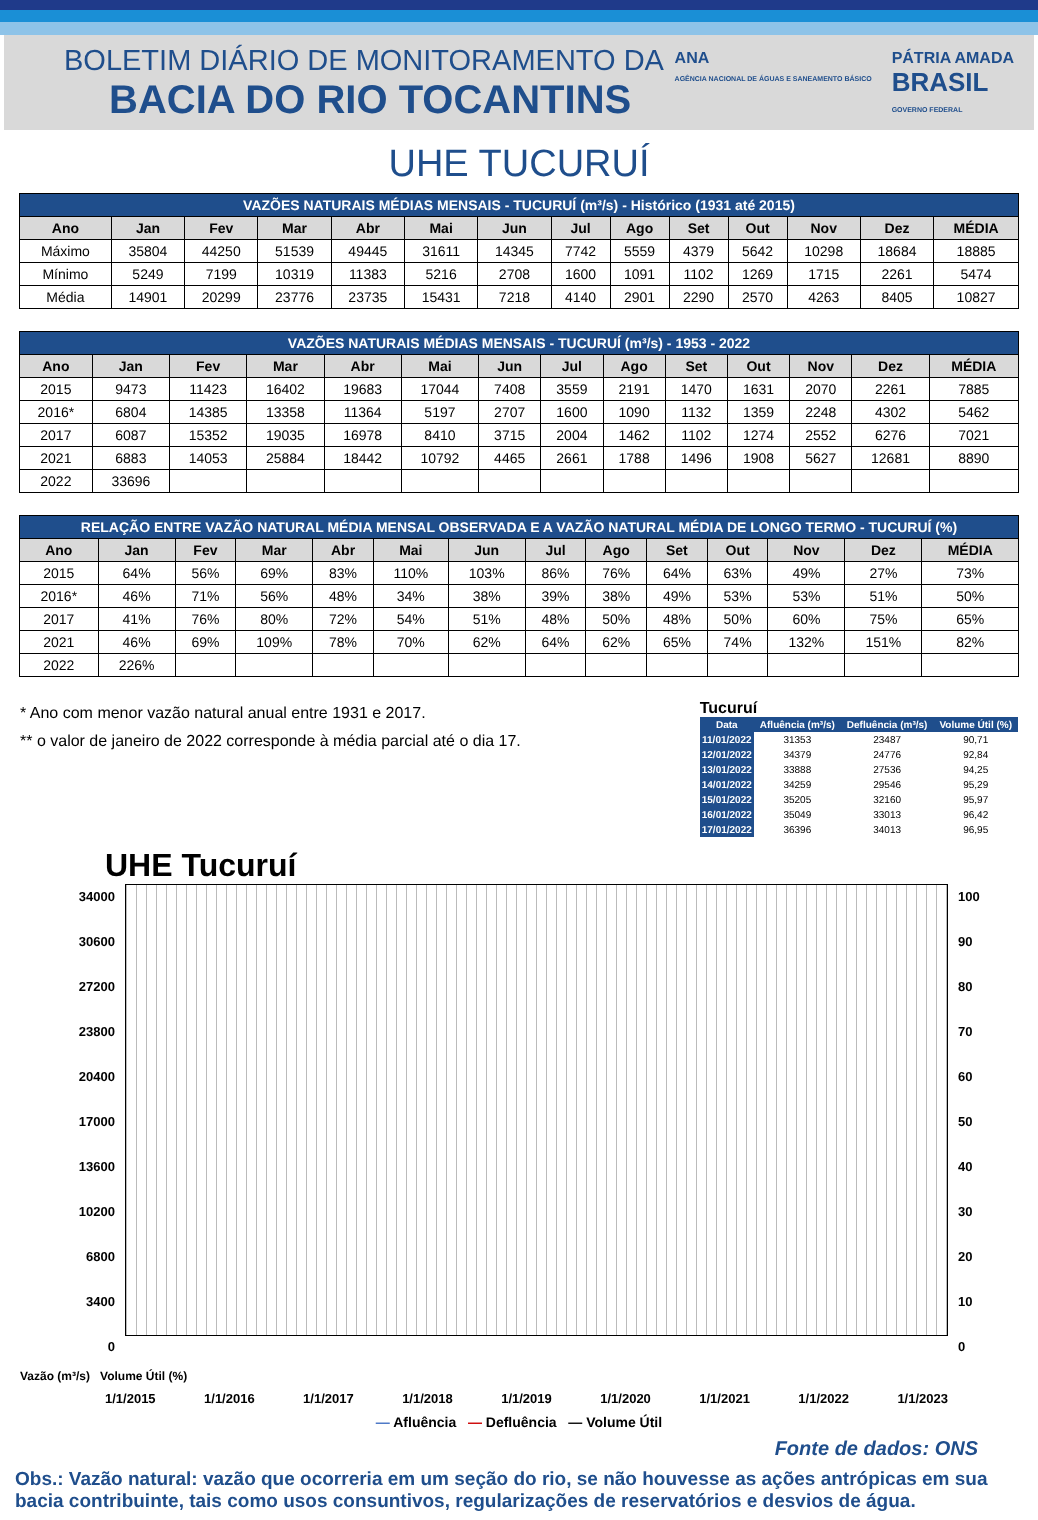BOLETIM DIÁRIO DE MONITORAMENTO DA
BACIA DO RIO TOCANTINS
ANA
AGÊNCIA NACIONAL DE ÁGUAS E SANEAMENTO BÁSICO
PÁTRIA AMADA
BRASIL
GOVERNO FEDERAL
UHE TUCURUÍ
| VAZÕES NATURAIS MÉDIAS MENSAIS - TUCURUÍ (m³/s) - Histórico (1931 até 2015) | | | | | | | | | | | | | |
| Ano | Jan | Fev | Mar | Abr | Mai | Jun | Jul | Ago | Set | Out | Nov | Dez | MÉDIA |
| Máximo | 35804 | 44250 | 51539 | 49445 | 31611 | 14345 | 7742 | 5559 | 4379 | 5642 | 10298 | 18684 | 18885 |
| Mínimo | 5249 | 7199 | 10319 | 11383 | 5216 | 2708 | 1600 | 1091 | 1102 | 1269 | 1715 | 2261 | 5474 |
| Média | 14901 | 20299 | 23776 | 23735 | 15431 | 7218 | 4140 | 2901 | 2290 | 2570 | 4263 | 8405 | 10827 |
| VAZÕES NATURAIS MÉDIAS MENSAIS - TUCURUÍ (m³/s) - 1953 - 2022 | | | | | | | | | | | | | |
| Ano | Jan | Fev | Mar | Abr | Mai | Jun | Jul | Ago | Set | Out | Nov | Dez | MÉDIA |
| 2015 | 9473 | 11423 | 16402 | 19683 | 17044 | 7408 | 3559 | 2191 | 1470 | 1631 | 2070 | 2261 | 7885 |
| 2016* | 6804 | 14385 | 13358 | 11364 | 5197 | 2707 | 1600 | 1090 | 1132 | 1359 | 2248 | 4302 | 5462 |
| 2017 | 6087 | 15352 | 19035 | 16978 | 8410 | 3715 | 2004 | 1462 | 1102 | 1274 | 2552 | 6276 | 7021 |
| 2021 | 6883 | 14053 | 25884 | 18442 | 10792 | 4465 | 2661 | 1788 | 1496 | 1908 | 5627 | 12681 | 8890 |
| 2022 | 33696 | | | | | | | | | | | | |
| RELAÇÃO ENTRE VAZÃO NATURAL MÉDIA MENSAL OBSERVADA E A VAZÃO NATURAL MÉDIA DE LONGO TERMO - TUCURUÍ (%) | | | | | | | | | | | | | |
| Ano | Jan | Fev | Mar | Abr | Mai | Jun | Jul | Ago | Set | Out | Nov | Dez | MÉDIA |
| 2015 | 64% | 56% | 69% | 83% | 110% | 103% | 86% | 76% | 64% | 63% | 49% | 27% | 73% |
| 2016* | 46% | 71% | 56% | 48% | 34% | 38% | 39% | 38% | 49% | 53% | 53% | 51% | 50% |
| 2017 | 41% | 76% | 80% | 72% | 54% | 51% | 48% | 50% | 48% | 50% | 60% | 75% | 65% |
| 2021 | 46% | 69% | 109% | 78% | 70% | 62% | 64% | 62% | 65% | 74% | 132% | 151% | 82% |
| 2022 | 226% | | | | | | | | | | | | |
* Ano com menor vazão natural anual entre 1931 e 2017.
** o valor de janeiro de 2022 corresponde à média parcial até o dia 17.
Tucuruí
| Data | Afluência (m³/s) | Defluência (m³/s) | Volume Útil (%) |
| --- | --- | --- | --- |
| 11/01/2022 | 31353 | 23487 | 90,71 |
| 12/01/2022 | 34379 | 24776 | 92,84 |
| 13/01/2022 | 33888 | 27536 | 94,25 |
| 14/01/2022 | 34259 | 29546 | 95,29 |
| 15/01/2022 | 35205 | 32160 | 95,97 |
| 16/01/2022 | 35049 | 33013 | 96,42 |
| 17/01/2022 | 36396 | 34013 | 96,95 |
UHE Tucuruí
34000
30600
27200
23800
20400
17000
13600
10200
6800
3400
0
100
90
80
70
60
50
40
30
20
10
0
Vazão (m³/s) Volume Útil (%)
1/1/2015 1/1/2016 1/1/2017 1/1/2018 1/1/2019 1/1/2020 1/1/2021 1/1/2022 1/1/2023
— Afluência — Defluência — Volume Útil
Fonte de dados: ONS
Obs.: Vazão natural: vazão que ocorreria em um seção do rio, se não houvesse as ações antrópicas em sua bacia contribuinte, tais como usos consuntivos, regularizações de reservatórios e desvios de água.